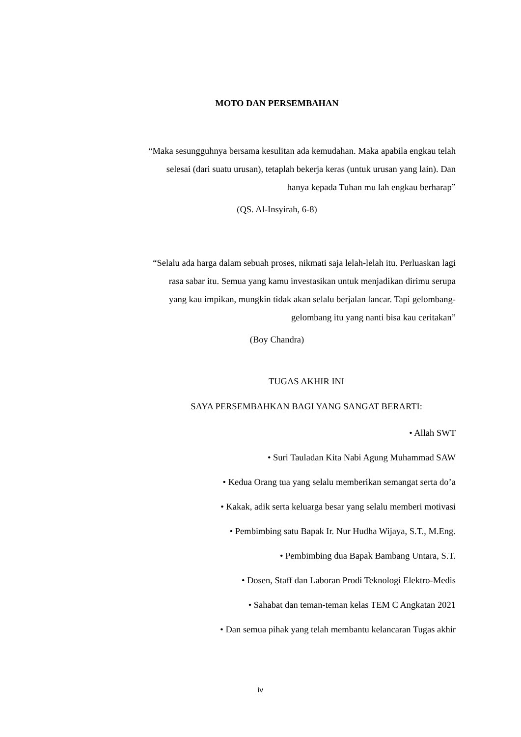MOTO DAN PERSEMBAHAN
“Maka sesungguhnya bersama kesulitan ada kemudahan. Maka apabila engkau telah
selesai (dari suatu urusan), tetaplah bekerja keras (untuk urusan yang lain). Dan
hanya kepada Tuhan mu lah engkau berharap”
(QS. Al-Insyirah, 6-8)
“Selalu ada harga dalam sebuah proses, nikmati saja lelah-lelah itu. Perluaskan lagi
rasa sabar itu. Semua yang kamu investasikan untuk menjadikan dirimu serupa
yang kau impikan, mungkin tidak akan selalu berjalan lancar. Tapi gelombang-
gelombang itu yang nanti bisa kau ceritakan”
(Boy Chandra)
TUGAS AKHIR INI
SAYA PERSEMBAHKAN BAGI YANG SANGAT BERARTI:
• Allah SWT
• Suri Tauladan Kita Nabi Agung Muhammad SAW
• Kedua Orang tua yang selalu memberikan semangat serta do’a
• Kakak, adik serta keluarga besar yang selalu memberi motivasi
• Pembimbing satu Bapak Ir. Nur Hudha Wijaya, S.T., M.Eng.
• Pembimbing dua Bapak Bambang Untara, S.T.
• Dosen, Staff dan Laboran Prodi Teknologi Elektro-Medis
• Sahabat dan teman-teman kelas TEM C Angkatan 2021
• Dan semua pihak yang telah membantu kelancaran Tugas akhir
iv